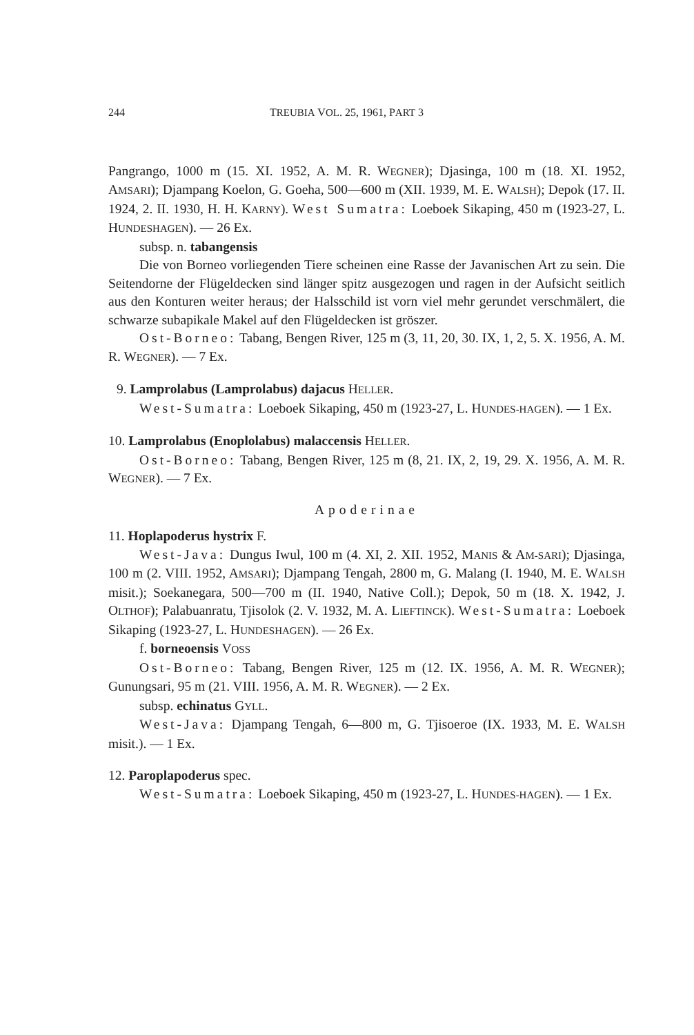244 TREUBIA VOL. 25, 1961, PART 3
Pangrango, 1000 m (15. XI. 1952, A. M. R. WEGNER); Djasinga, 100 m (18. XI. 1952, AMSARI); Djampang Koelon, G. Goeha, 500—600 m (XII. 1939, M. E. WALSH); Depok (17. II. 1924, 2. II. 1930, H. H. KARNY). West Sumatra: Loeboek Sikaping, 450 m (1923-27, L. HUNDESHAGEN). — 26 Ex.
subsp. n. tabangensis
Die von Borneo vorliegenden Tiere scheinen eine Rasse der Javanischen Art zu sein. Die Seitendorne der Flügeldecken sind länger spitz ausgezogen und ragen in der Aufsicht seitlich aus den Konturen weiter heraus; der Halsschild ist vorn viel mehr gerundet verschmälert, die schwarze subapikale Makel auf den Flügeldecken ist gröszer.
Ost-Borneo: Tabang, Bengen River, 125 m (3, 11, 20, 30. IX, 1, 2, 5. X. 1956, A. M. R. WEGNER). — 7 Ex.
9. Lamprolabus (Lamprolabus) dajacus HELLER.
West-Sumatra: Loeboek Sikaping, 450 m (1923-27, L. HUNDES-HAGEN). — 1 Ex.
10. Lamprolabus (Enoplolabus) malaccensis HELLER.
Ost-Borneo: Tabang, Bengen River, 125 m (8, 21. IX, 2, 19, 29. X. 1956, A. M. R. WEGNER). — 7 Ex.
Apoderinae
11. Hoplapoderus hystrix F.
West-Java: Dungus Iwul, 100 m (4. XI, 2. XII. 1952, MANIS & AM-SARI); Djasinga, 100 m (2. VIII. 1952, AMSARI); Djampang Tengah, 2800 m, G. Malang (I. 1940, M. E. WALSH misit.); Soekanegara, 500—700 m (II. 1940, Native Coll.); Depok, 50 m (18. X. 1942, J. OLTHOF); Palabuanratu, Tjisolok (2. V. 1932, M. A. LIEFTINCK). West-Sumatra: Loeboek Sikaping (1923-27, L. HUNDESHAGEN). — 26 Ex.
f. borneoensis VOSS
Ost-Borneo: Tabang, Bengen River, 125 m (12. IX. 1956, A. M. R. WEGNER); Gunungsari, 95 m (21. VIII. 1956, A. M. R. WEGNER). — 2 Ex.
subsp. echinatus GYLL.
West-Java: Djampang Tengah, 6—800 m, G. Tjisoeroe (IX. 1933, M. E. WALSH misit.). — 1 Ex.
12. Paroplapoderus spec.
West-Sumatra: Loeboek Sikaping, 450 m (1923-27, L. HUNDES-HAGEN). — 1 Ex.